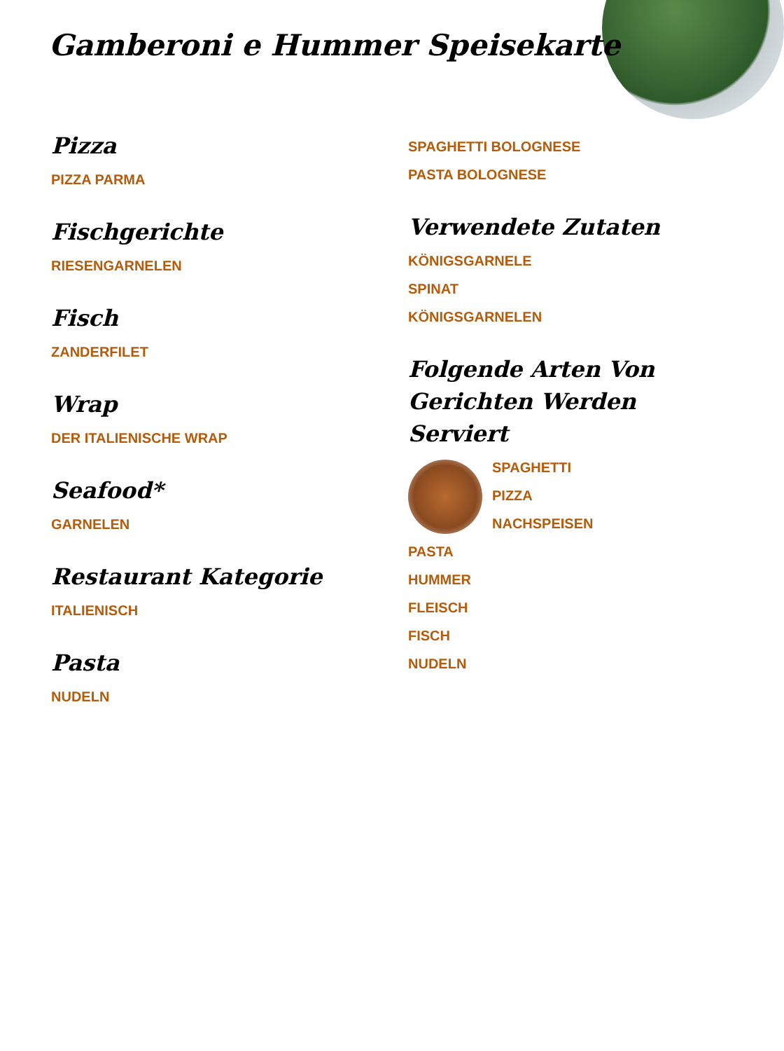Gamberoni e Hummer Speisekarte
Pizza
PIZZA PARMA
Fischgerichte
RIESENGARNELEN
Fisch
ZANDERFILET
Wrap
DER ITALIENISCHE WRAP
Seafood*
GARNELEN
Restaurant Kategorie
ITALIENISCH
Pasta
NUDELN
SPAGHETTI BOLOGNESE
PASTA BOLOGNESE
Verwendete Zutaten
KÖNIGSGARNELE
SPINAT
KÖNIGSGARNELEN
Folgende Arten Von Gerichten Werden Serviert
SPAGHETTI
PIZZA
NACHSPEISEN
PASTA
HUMMER
FLEISCH
FISCH
NUDELN